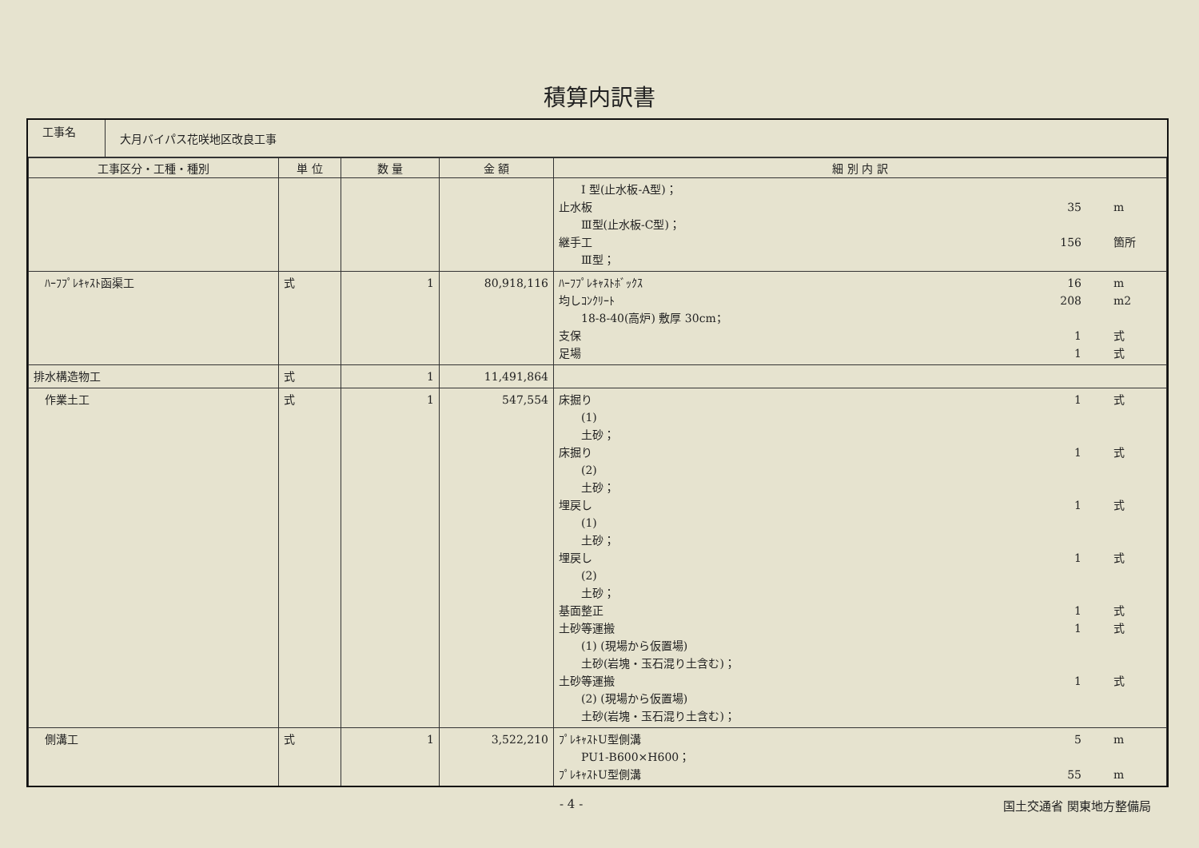積算内訳書
工事名
大月バイパス花咲地区改良工事
| 工事区分・工種・種別 | 単 位 | 数 量 | 金 額 | 細 別 内 訳 |
| --- | --- | --- | --- | --- |
| | | | | I 型(止水板-A型)； 止水板 35 m Ⅲ型(止水板-C型)； 継手工 156 箇所 Ⅲ型； |
| ﾊｰﾌﾌﾟﾚｷｬｽﾄ函渠工 | 式 | 1 | 80,918,116 | ﾊｰﾌﾌﾟﾚｷｬｽﾄﾎﾞｯｸｽ 16 m 均しｺﾝｸﾘｰﾄ 208 m2 18-8-40(高炉) 敷厚 30cm； 支保 1 式 足場 1 式 |
| 排水構造物工 | 式 | 1 | 11,491,864 | |
| 作業土工 | 式 | 1 | 547,554 | 床掘り 1 式 (1) 土砂； 床掘り 1 式 (2) 土砂； 埋戻し 1 式 (1) 土砂； 埋戻し 1 式 (2) 土砂； 基面整正 1 式 土砂等運搬 1 式 (1) (現場から仮置場) 土砂(岩塊・玉石混り土含む)； 土砂等運搬 1 式 (2) (現場から仮置場) 土砂(岩塊・玉石混り土含む)； |
| 側溝工 | 式 | 1 | 3,522,210 | ﾌﾟﾚｷｬｽﾄU型側溝 5 m PU1-B600×H600； ﾌﾟﾚｷｬｽﾄU型側溝 55 m |
- 4 - 国土交通省 関東地方整備局